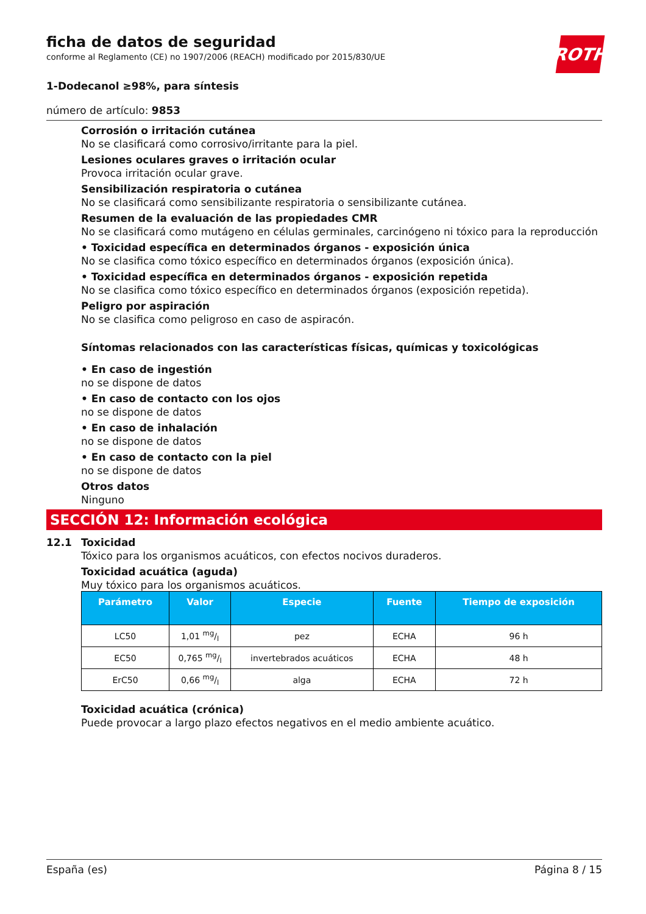ficha de datos de seguridad
conforme al Reglamento (CE) no 1907/2006 (REACH) modificado por 2015/830/UE
ROTH
1-Dodecanol ≥98%, para síntesis
número de artículo: 9853
Corrosión o irritación cutánea
No se clasificará como corrosivo/irritante para la piel.
Lesiones oculares graves o irritación ocular
Provoca irritación ocular grave.
Sensibilización respiratoria o cutánea
No se clasificará como sensibilizante respiratoria o sensibilizante cutánea.
Resumen de la evaluación de las propiedades CMR
No se clasificará como mutágeno en células germinales, carcinógeno ni tóxico para la reproducción
• Toxicidad específica en determinados órganos - exposición única
No se clasifica como tóxico específico en determinados órganos (exposición única).
• Toxicidad específica en determinados órganos - exposición repetida
No se clasifica como tóxico específico en determinados órganos (exposición repetida).
Peligro por aspiración
No se clasifica como peligroso en caso de aspiracón.
Síntomas relacionados con las características físicas, químicas y toxicológicas
• En caso de ingestión
no se dispone de datos
• En caso de contacto con los ojos
no se dispone de datos
• En caso de inhalación
no se dispone de datos
• En caso de contacto con la piel
no se dispone de datos
Otros datos
Ninguno
SECCIÓN 12: Información ecológica
12.1 Toxicidad
Tóxico para los organismos acuáticos, con efectos nocivos duraderos.
Toxicidad acuática (aguda)
Muy tóxico para los organismos acuáticos.
| Parámetro | Valor | Especie | Fuente | Tiempo de exposición |
| --- | --- | --- | --- | --- |
| LC50 | 1,01 mg/l | pez | ECHA | 96 h |
| EC50 | 0,765 mg/l | invertebrados acuáticos | ECHA | 48 h |
| ErC50 | 0,66 mg/l | alga | ECHA | 72 h |
Toxicidad acuática (crónica)
Puede provocar a largo plazo efectos negativos en el medio ambiente acuático.
España (es) Página 8 / 15